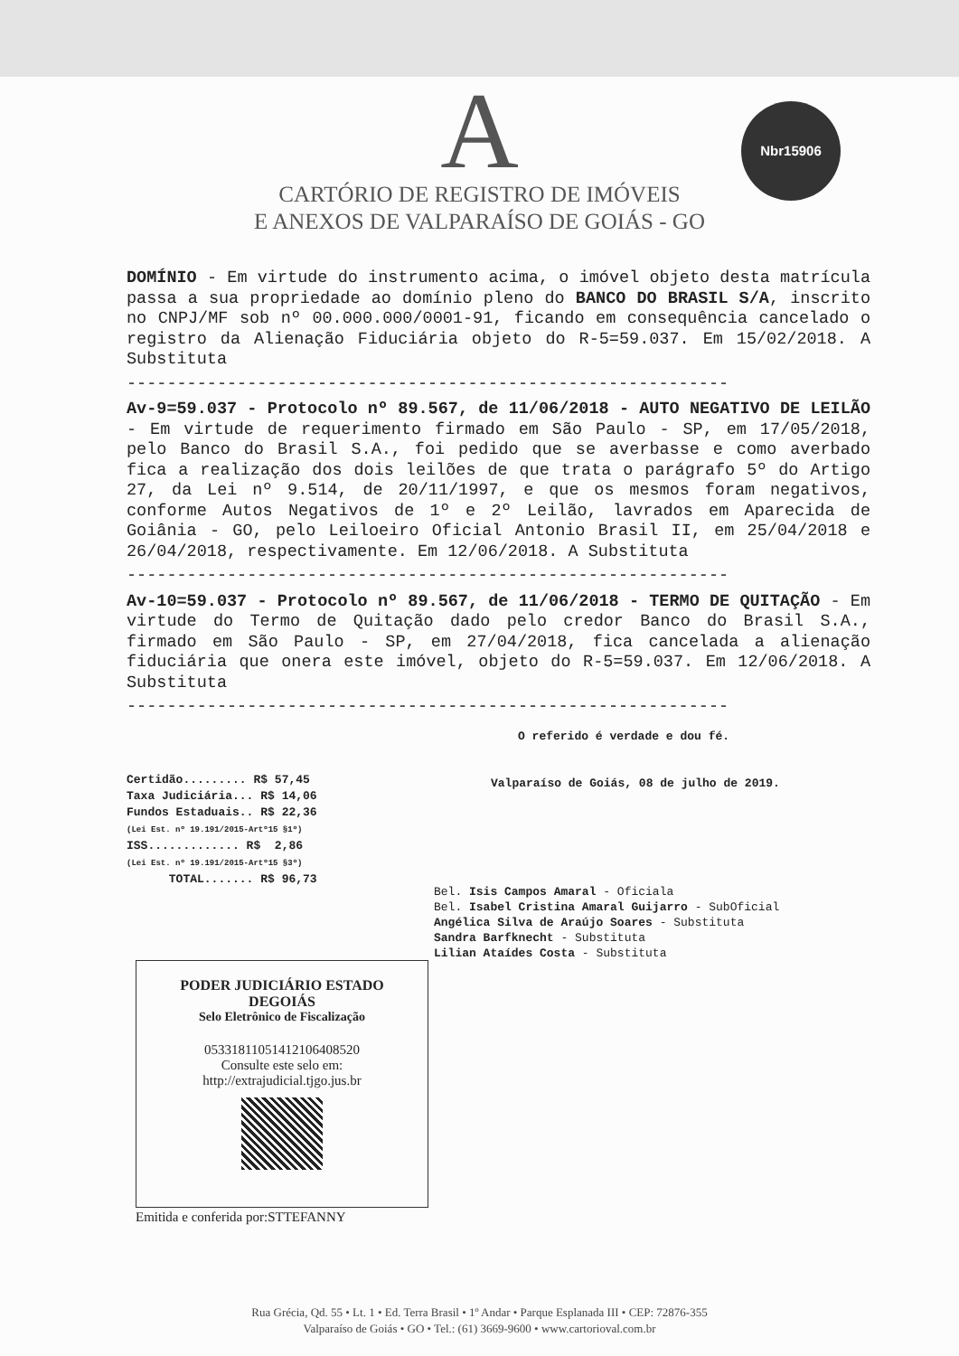A
CARTÓRIO DE REGISTRO DE IMÓVEIS
E ANEXOS DE VALPARAÍSO DE GOIÁS - GO
Nbr15906
DOMÍNIO - Em virtude do instrumento acima, o imóvel objeto desta matrícula passa a sua propriedade ao domínio pleno do BANCO DO BRASIL S/A, inscrito no CNPJ/MF sob nº 00.000.000/0001-91, ficando em consequência cancelado o registro da Alienação Fiduciária objeto do R-5=59.037. Em 15/02/2018. A Substituta
------------------------------------------------------------
Av-9=59.037 - Protocolo nº 89.567, de 11/06/2018 - AUTO NEGATIVO DE LEILÃO - Em virtude de requerimento firmado em São Paulo - SP, em 17/05/2018, pelo Banco do Brasil S.A., foi pedido que se averbasse e como averbado fica a realização dos dois leilões de que trata o parágrafo 5º do Artigo 27, da Lei nº 9.514, de 20/11/1997, e que os mesmos foram negativos, conforme Autos Negativos de 1º e 2º Leilão, lavrados em Aparecida de Goiânia - GO, pelo Leiloeiro Oficial Antonio Brasil II, em 25/04/2018 e 26/04/2018, respectivamente. Em 12/06/2018. A Substituta
------------------------------------------------------------
Av-10=59.037 - Protocolo nº 89.567, de 11/06/2018 - TERMO DE QUITAÇÃO - Em virtude do Termo de Quitação dado pelo credor Banco do Brasil S.A., firmado em São Paulo - SP, em 27/04/2018, fica cancelada a alienação fiduciária que onera este imóvel, objeto do R-5=59.037. Em 12/06/2018. A Substituta
------------------------------------------------------------
Certidão......... R$ 57,45 Taxa Judiciária... R$ 14,06 Fundos Estaduais.. R$ 22,36 (Lei Est. nº 19.191/2015-Artº15 §1º) ISS............. R$ 2,86 (Lei Est. nº 19.191/2015-Artº15 §3º) TOTAL....... R$ 96,73
O referido é verdade e dou fé.
Valparaíso de Goiás, 08 de julho de 2019.
Bel. Isis Campos Amaral - Oficiala
Bel. Isabel Cristina Amaral Guijarro - SubOficial
Angélica Silva de Araújo Soares - Substituta
Sandra Barfknecht - Substituta
Lilian Ataídes Costa - Substituta
PODER JUDICIÁRIO ESTADO
DEGOIÁS
Selo Eletrônico de Fiscalização
05331811051412106408520
Consulte este selo em:
http://extrajudicial.tjgo.jus.br
Emitida e conferida por:STTEFANNY
Rua Grécia, Qd. 55 • Lt. 1 • Ed. Terra Brasil • 1º Andar • Parque Esplanada III • CEP: 72876-355
Valparaíso de Goiás • GO • Tel.: (61) 3669-9600 • www.cartorioval.com.br